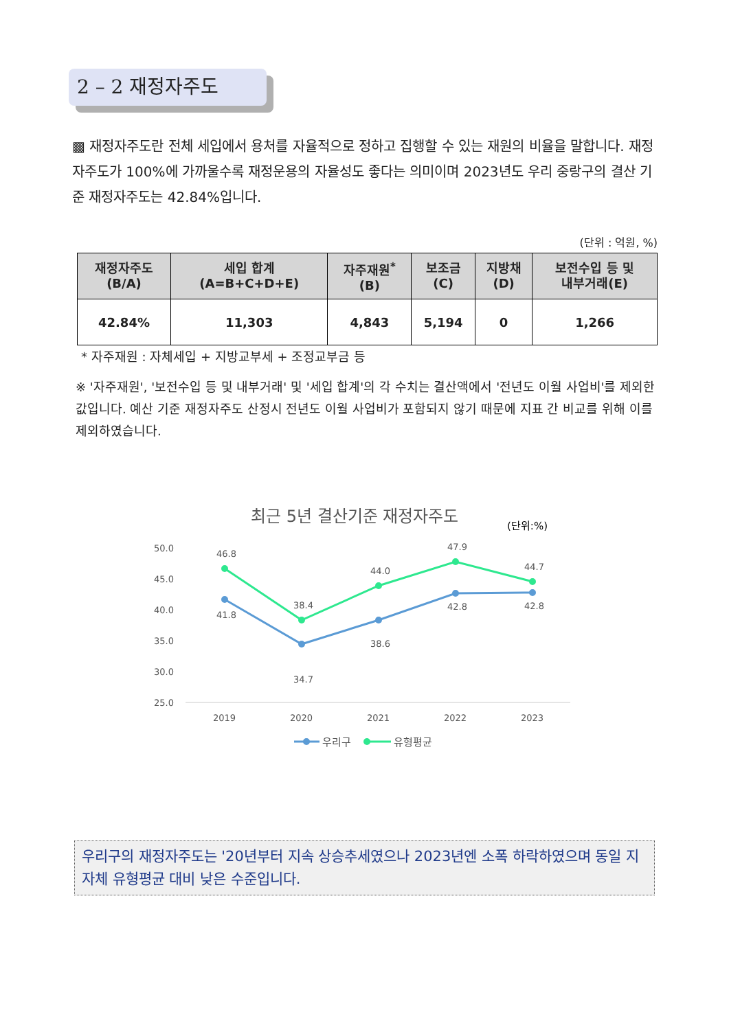2 – 2 재정자주도
▩ 재정자주도란 전체 세입에서 용처를 자율적으로 정하고 집행할 수 있는 재원의 비율을 말합니다. 재정자주도가 100%에 가까울수록 재정운용의 자율성도 좋다는 의미이며 2023년도 우리 중랑구의 결산 기준 재정자주도는 42.84%입니다.
(단위 : 억원, %)
| 재정자주도 (B/A) | 세입 합계 (A=B+C+D+E) | 자주재원<sup>*</sup> (B) | 보조금 (C) | 지방채 (D) | 보전수입 등 및 내부거래(E) |
| --- | --- | --- | --- | --- | --- |
| 42.84% | 11,303 | 4,843 | 5,194 | 0 | 1,266 |
* 자주재원 : 자체세입 + 지방교부세 + 조정교부금 등
※ '자주재원', '보전수입 등 및 내부거래' 및 '세입 합계'의 각 수치는 결산액에서 '전년도 이월 사업비'를 제외한 값입니다. 예산 기준 재정자주도 산정시 전년도 이월 사업비가 포함되지 않기 때문에 지표 간 비교를 위해 이를 제외하였습니다.
최근 5년 결산기준 재정자주도
(단위:%)
50.0
45.0
40.0
35.0
30.0
25.0
2019
2020
2021
2022
2023
46.8
41.8
38.4
34.7
44.0
38.6
47.9
42.8
44.7
42.8
우리구
유형평균
우리구의 재정자주도는 '20년부터 지속 상승추세였으나 2023년엔 소폭 하락하였으며 동일 지자체 유형평균 대비 낮은 수준입니다.